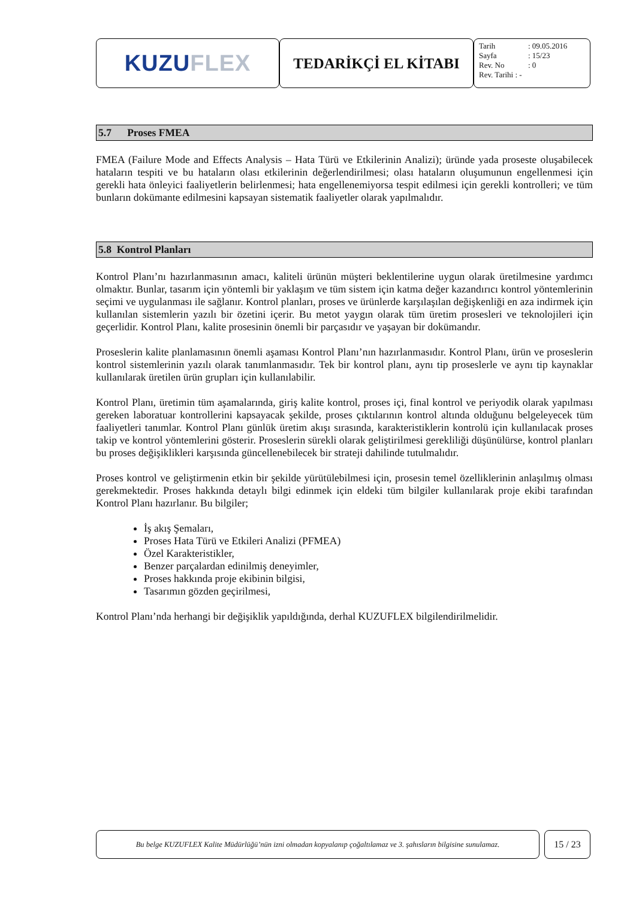KUZU FLEX
TEDARİKÇİ EL KİTABI
Tarih: 09.05.2016
Sayfa: 15/23
Rev. No: 0
Rev. Tarihi : -
5.7 Proses FMEA
FMEA (Failure Mode and Effects Analysis – Hata Türü ve Etkilerinin Analizi); üründe yada proseste oluşabilecek hataların tespiti ve bu hataların olası etkilerinin değerlendirilmesi; olası hataların oluşumunun engellenmesi için gerekli hata önleyici faaliyetlerin belirlenmesi; hata engellenemiyorsa tespit edilmesi için gerekli kontrolleri; ve tüm bunların dokümante edilmesini kapsayan sistematik faaliyetler olarak yapılmalıdır.
5.8 Kontrol Planları
Kontrol Planı’nı hazırlanmasının amacı, kaliteli ürünün müşteri beklentilerine uygun olarak üretilmesine yardımcı olmaktır. Bunlar, tasarım için yöntemli bir yaklaşım ve tüm sistem için katma değer kazandırıcı kontrol yöntemlerinin seçimi ve uygulanması ile sağlanır. Kontrol planları, proses ve ürünlerde karşılaşılan değişkenliği en aza indirmek için kullanılan sistemlerin yazılı bir özetini içerir. Bu metot yaygın olarak tüm üretim prosesleri ve teknolojileri için geçerlidir. Kontrol Planı, kalite prosesinin önemli bir parçasıdır ve yaşayan bir dokümandır.
Proseslerin kalite planlamasının önemli aşaması Kontrol Planı’nın hazırlanmasıdır. Kontrol Planı, ürün ve proseslerin kontrol sistemlerinin yazılı olarak tanımlanmasıdır. Tek bir kontrol planı, aynı tip proseslerle ve aynı tip kaynaklar kullanılarak üretilen ürün grupları için kullanılabilir.
Kontrol Planı, üretimin tüm aşamalarında, giriş kalite kontrol, proses içi, final kontrol ve periyodik olarak yapılması gereken laboratuar kontrollerini kapsayacak şekilde, proses çıktılarının kontrol altında olduğunu belgeleyecek tüm faaliyetleri tanımlar. Kontrol Planı günlük üretim akışı sırasında, karakteristiklerin kontrolü için kullanılacak proses takip ve kontrol yöntemlerini gösterir. Proseslerin sürekli olarak geliştirilmesi gerekliliği düşünülürse, kontrol planları bu proses değişiklikleri karşısında güncellenebilecek bir strateji dahilinde tutulmalıdır.
Proses kontrol ve geliştirmenin etkin bir şekilde yürütülebilmesi için, prosesin temel özelliklerinin anlaşılmış olması gerekmektedir. Proses hakkında detaylı bilgi edinmek için eldeki tüm bilgiler kullanılarak proje ekibi tarafından Kontrol Planı hazırlanır. Bu bilgiler;
İş akış Şemaları,
Proses Hata Türü ve Etkileri Analizi (PFMEA)
Özel Karakteristikler,
Benzer parçalardan edinilmiş deneyimler,
Proses hakkında proje ekibinin bilgisi,
Tasarımın gözden geçirilmesi,
Kontrol Planı’nda herhangi bir değişiklik yapıldığında, derhal KUZUFLEX bilgilendirilmelidir.
Bu belge KUZUFLEX Kalite Müdürlüğü’nün izni olmadan kopyalanıp çoğaltılamaz ve 3. şahısların bilgisine sunulamaz.
15 / 23